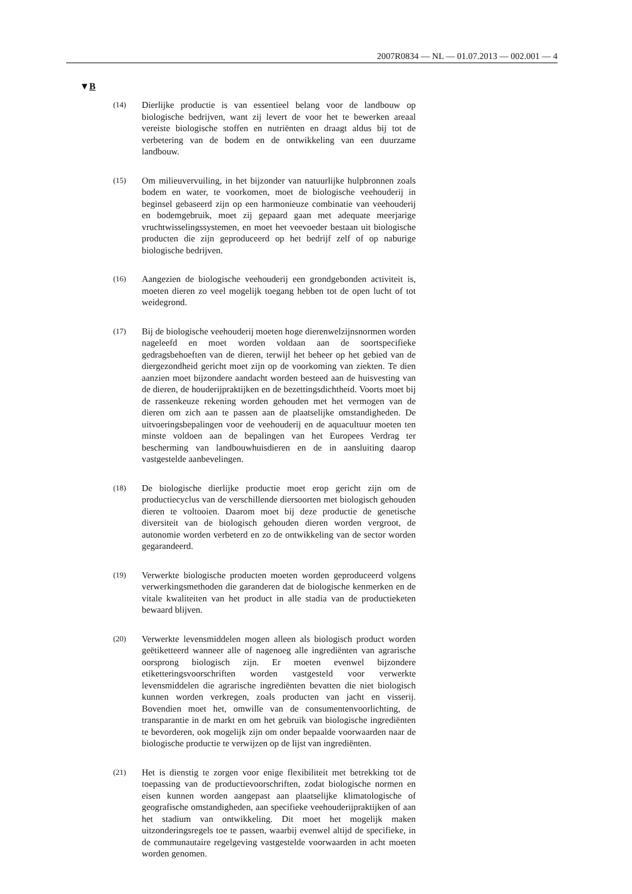2007R0834 — NL — 01.07.2013 — 002.001 — 4
▼B
(14)
Dierlijke productie is van essentieel belang voor de landbouw op biologische bedrijven, want zij levert de voor het te bewerken areaal vereiste biologische stoffen en nutriënten en draagt aldus bij tot de verbetering van de bodem en de ontwikkeling van een duurzame landbouw.
(15)
Om milieuvervuiling, in het bijzonder van natuurlijke hulpbronnen zoals bodem en water, te voorkomen, moet de biologische veehouderij in beginsel gebaseerd zijn op een harmonieuze combinatie van veehouderij en bodemgebruik, moet zij gepaard gaan met adequate meerjarige vruchtwisselingssystemen, en moet het veevoeder bestaan uit biologische producten die zijn geproduceerd op het bedrijf zelf of op naburige biologische bedrijven.
(16)
Aangezien de biologische veehouderij een grondgebonden activiteit is, moeten dieren zo veel mogelijk toegang hebben tot de open lucht of tot weidegrond.
(17)
Bij de biologische veehouderij moeten hoge dierenwelzijnsnormen worden nageleefd en moet worden voldaan aan de soortspecifieke gedragsbehoeften van de dieren, terwijl het beheer op het gebied van de diergezondheid gericht moet zijn op de voorkoming van ziekten. Te dien aanzien moet bijzondere aandacht worden besteed aan de huisvesting van de dieren, de houderijpraktijken en de bezettingsdichtheid. Voorts moet bij de rassenkeuze rekening worden gehouden met het vermogen van de dieren om zich aan te passen aan de plaatselijke omstandigheden. De uitvoeringsbepalingen voor de veehouderij en de aquacultuur moeten ten minste voldoen aan de bepalingen van het Europees Verdrag ter bescherming van landbouwhuisdieren en de in aansluiting daarop vastgestelde aanbevelingen.
(18)
De biologische dierlijke productie moet erop gericht zijn om de productiecyclus van de verschillende diersoorten met biologisch gehouden dieren te voltooien. Daarom moet bij deze productie de genetische diversiteit van de biologisch gehouden dieren worden vergroot, de autonomie worden verbeterd en zo de ontwikkeling van de sector worden gegarandeerd.
(19)
Verwerkte biologische producten moeten worden geproduceerd volgens verwerkingsmethoden die garanderen dat de biologische kenmerken en de vitale kwaliteiten van het product in alle stadia van de productieketen bewaard blijven.
(20)
Verwerkte levensmiddelen mogen alleen als biologisch product worden geëtiketteerd wanneer alle of nagenoeg alle ingrediënten van agrarische oorsprong biologisch zijn. Er moeten evenwel bijzondere etiketteringsvoorschriften worden vastgesteld voor verwerkte levensmiddelen die agrarische ingrediënten bevatten die niet biologisch kunnen worden verkregen, zoals producten van jacht en visserij. Bovendien moet het, omwille van de consumentenvoorlichting, de transparantie in de markt en om het gebruik van biologische ingrediënten te bevorderen, ook mogelijk zijn om onder bepaalde voorwaarden naar de biologische productie te verwijzen op de lijst van ingrediënten.
(21)
Het is dienstig te zorgen voor enige flexibiliteit met betrekking tot de toepassing van de productievoorschriften, zodat biologische normen en eisen kunnen worden aangepast aan plaatselijke klimatologische of geografische omstandigheden, aan specifieke veehouderijpraktijken of aan het stadium van ontwikkeling. Dit moet het mogelijk maken uitzonderingsregels toe te passen, waarbij evenwel altijd de specifieke, in de communautaire regelgeving vastgestelde voorwaarden in acht moeten worden genomen.